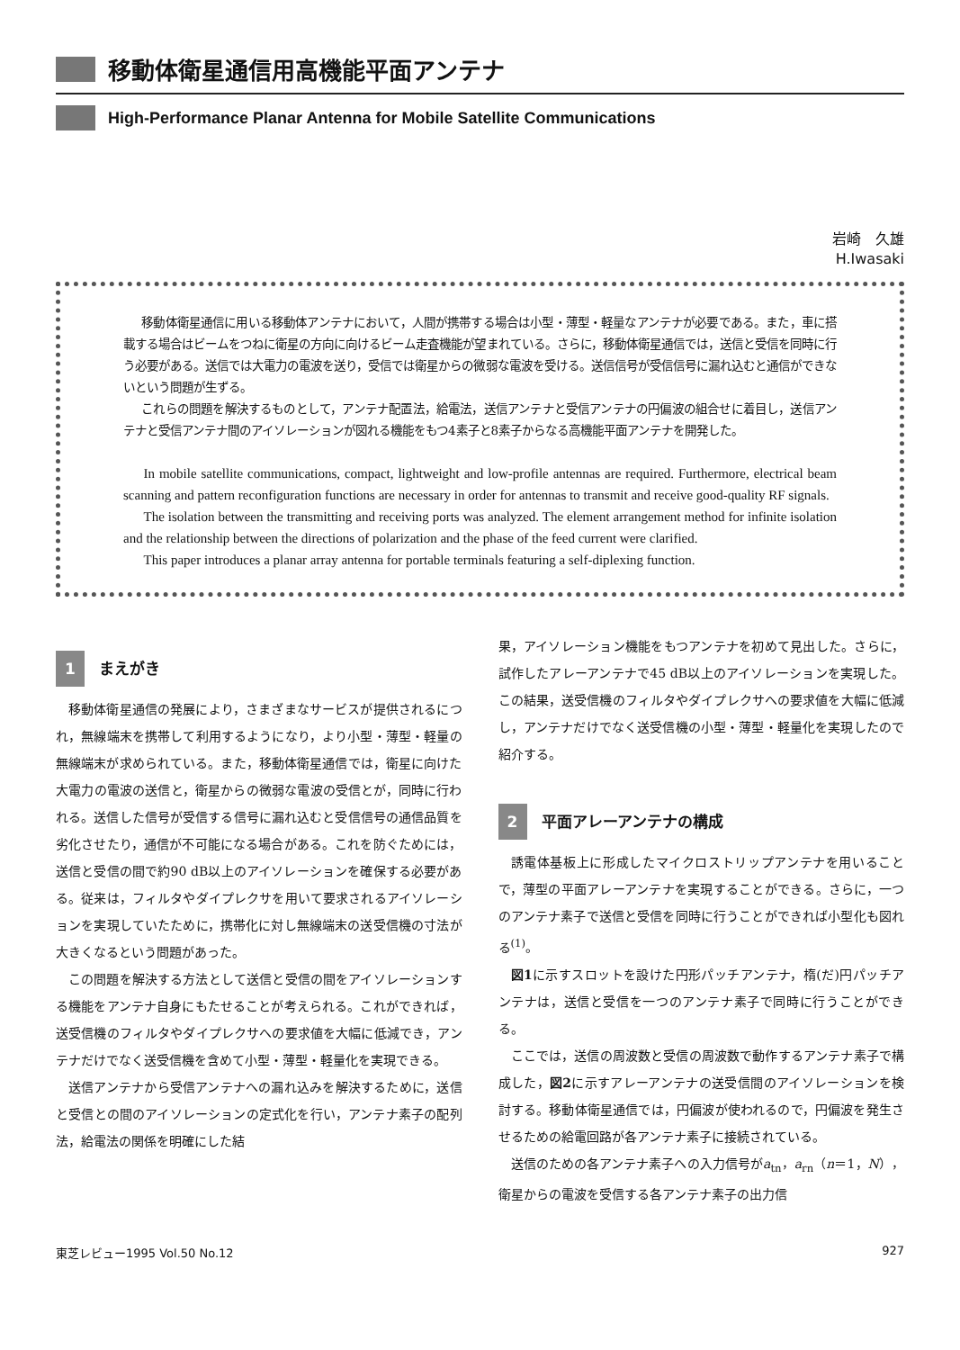移動体衛星通信用高機能平面アンテナ
High-Performance Planar Antenna for Mobile Satellite Communications
岩崎　久雄
H.Iwasaki
移動体衛星通信に用いる移動体アンテナにおいて，人間が携帯する場合は小型・薄型・軽量なアンテナが必要である。また，車に搭載する場合はビームをつねに衛星の方向に向けるビーム走査機能が望まれている。さらに，移動体衛星通信では，送信と受信を同時に行う必要がある。送信では大電力の電波を送り，受信では衛星からの微弱な電波を受ける。送信信号が受信信号に漏れ込むと通信ができないという問題が生ずる。
これらの問題を解決するものとして，アンテナ配置法，給電法，送信アンテナと受信アンテナの円偏波の組合せに着目し，送信アンテナと受信アンテナ間のアイソレーションが図れる機能をもつ4素子と8素子からなる高機能平面アンテナを開発した。
In mobile satellite communications, compact, lightweight and low-profile antennas are required. Furthermore, electrical beam scanning and pattern reconfiguration functions are necessary in order for antennas to transmit and receive good-quality RF signals.
The isolation between the transmitting and receiving ports was analyzed. The element arrangement method for infinite isolation and the relationship between the directions of polarization and the phase of the feed current were clarified.
This paper introduces a planar array antenna for portable terminals featuring a self-diplexing function.
1 まえがき
移動体衛星通信の発展により，さまざまなサービスが提供されるにつれ，無線端末を携帯して利用するようになり，より小型・薄型・軽量の無線端末が求められている。また，移動体衛星通信では，衛星に向けた大電力の電波の送信と，衛星からの微弱な電波の受信とが，同時に行われる。送信した信号が受信する信号に漏れ込むと受信信号の通信品質を劣化させたり，通信が不可能になる場合がある。これを防ぐためには，送信と受信の間で約90 dB以上のアイソレーションを確保する必要がある。従来は，フィルタやダイプレクサを用いて要求されるアイソレーションを実現していたために，携帯化に対し無線端末の送受信機の寸法が大きくなるという問題があった。
この問題を解決する方法として送信と受信の間をアイソレーションする機能をアンテナ自身にもたせることが考えられる。これができれば，送受信機のフィルタやダイプレクサへの要求値を大幅に低減でき，アンテナだけでなく送受信機を含めて小型・薄型・軽量化を実現できる。
送信アンテナから受信アンテナへの漏れ込みを解決するために，送信と受信との間のアイソレーションの定式化を行い，アンテナ素子の配列法，給電法の関係を明確にした結
果，アイソレーション機能をもつアンテナを初めて見出した。さらに，試作したアレーアンテナで45 dB以上のアイソレーションを実現した。この結果，送受信機のフィルタやダイプレクサへの要求値を大幅に低減し，アンテナだけでなく送受信機の小型・薄型・軽量化を実現したので紹介する。
2 平面アレーアンテナの構成
誘電体基板上に形成したマイクロストリップアンテナを用いることで，薄型の平面アレーアンテナを実現することができる。さらに，一つのアンテナ素子で送信と受信を同時に行うことができれば小型化も図れる<sup>(1)</sup>。
図1に示すスロットを設けた円形パッチアンテナ，楕(だ)円パッチアンテナは，送信と受信を一つのアンテナ素子で同時に行うことができる。
ここでは，送信の周波数と受信の周波数で動作するアンテナ素子で構成した，図2に示すアレーアンテナの送受信間のアイソレーションを検討する。移動体衛星通信では，円偏波が使われるので，円偏波を発生させるための給電回路が各アンテナ素子に接続されている。
送信のための各アンテナ素子への入力信号がa<sub>tn</sub>，a<sub>rn</sub>（n＝1，N），衛星からの電波を受信する各アンテナ素子の出力信
東芝レビュー1995 Vol.50 No.12 927